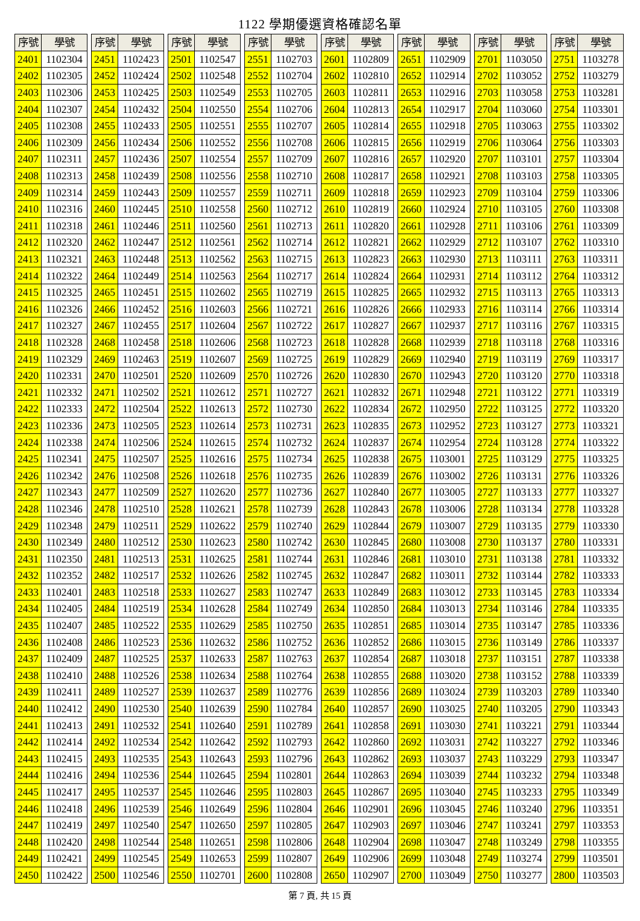1122 學期優選資格確認名單
| 序號 | 學號 |
| --- | --- |
| 2401 | 1102304 |
| 2402 | 1102305 |
| 2403 | 1102306 |
| 2404 | 1102307 |
| 2405 | 1102308 |
| 2406 | 1102309 |
| 2407 | 1102311 |
| 2408 | 1102313 |
| 2409 | 1102314 |
| 2410 | 1102316 |
| 2411 | 1102318 |
| 2412 | 1102320 |
| 2413 | 1102321 |
| 2414 | 1102322 |
| 2415 | 1102325 |
| 2416 | 1102326 |
| 2417 | 1102327 |
| 2418 | 1102328 |
| 2419 | 1102329 |
| 2420 | 1102331 |
| 2421 | 1102332 |
| 2422 | 1102333 |
| 2423 | 1102336 |
| 2424 | 1102338 |
| 2425 | 1102341 |
| 2426 | 1102342 |
| 2427 | 1102343 |
| 2428 | 1102346 |
| 2429 | 1102348 |
| 2430 | 1102349 |
| 2431 | 1102350 |
| 2432 | 1102352 |
| 2433 | 1102401 |
| 2434 | 1102405 |
| 2435 | 1102407 |
| 2436 | 1102408 |
| 2437 | 1102409 |
| 2438 | 1102410 |
| 2439 | 1102411 |
| 2440 | 1102412 |
| 2441 | 1102413 |
| 2442 | 1102414 |
| 2443 | 1102415 |
| 2444 | 1102416 |
| 2445 | 1102417 |
| 2446 | 1102418 |
| 2447 | 1102419 |
| 2448 | 1102420 |
| 2449 | 1102421 |
| 2450 | 1102422 |
| 序號 | 學號 |
| --- | --- |
| 2451 | 1102423 |
| 2452 | 1102424 |
| 2453 | 1102425 |
| 2454 | 1102432 |
| 2455 | 1102433 |
| 2456 | 1102434 |
| 2457 | 1102436 |
| 2458 | 1102439 |
| 2459 | 1102443 |
| 2460 | 1102445 |
| 2461 | 1102446 |
| 2462 | 1102447 |
| 2463 | 1102448 |
| 2464 | 1102449 |
| 2465 | 1102451 |
| 2466 | 1102452 |
| 2467 | 1102455 |
| 2468 | 1102458 |
| 2469 | 1102463 |
| 2470 | 1102501 |
| 2471 | 1102502 |
| 2472 | 1102504 |
| 2473 | 1102505 |
| 2474 | 1102506 |
| 2475 | 1102507 |
| 2476 | 1102508 |
| 2477 | 1102509 |
| 2478 | 1102510 |
| 2479 | 1102511 |
| 2480 | 1102512 |
| 2481 | 1102513 |
| 2482 | 1102517 |
| 2483 | 1102518 |
| 2484 | 1102519 |
| 2485 | 1102522 |
| 2486 | 1102523 |
| 2487 | 1102525 |
| 2488 | 1102526 |
| 2489 | 1102527 |
| 2490 | 1102530 |
| 2491 | 1102532 |
| 2492 | 1102534 |
| 2493 | 1102535 |
| 2494 | 1102536 |
| 2495 | 1102537 |
| 2496 | 1102539 |
| 2497 | 1102540 |
| 2498 | 1102544 |
| 2499 | 1102545 |
| 2500 | 1102546 |
| 序號 | 學號 |
| --- | --- |
| 2501 | 1102547 |
| 2502 | 1102548 |
| 2503 | 1102549 |
| 2504 | 1102550 |
| 2505 | 1102551 |
| 2506 | 1102552 |
| 2507 | 1102554 |
| 2508 | 1102556 |
| 2509 | 1102557 |
| 2510 | 1102558 |
| 2511 | 1102560 |
| 2512 | 1102561 |
| 2513 | 1102562 |
| 2514 | 1102563 |
| 2515 | 1102602 |
| 2516 | 1102603 |
| 2517 | 1102604 |
| 2518 | 1102606 |
| 2519 | 1102607 |
| 2520 | 1102609 |
| 2521 | 1102612 |
| 2522 | 1102613 |
| 2523 | 1102614 |
| 2524 | 1102615 |
| 2525 | 1102616 |
| 2526 | 1102618 |
| 2527 | 1102620 |
| 2528 | 1102621 |
| 2529 | 1102622 |
| 2530 | 1102623 |
| 2531 | 1102625 |
| 2532 | 1102626 |
| 2533 | 1102627 |
| 2534 | 1102628 |
| 2535 | 1102629 |
| 2536 | 1102632 |
| 2537 | 1102633 |
| 2538 | 1102634 |
| 2539 | 1102637 |
| 2540 | 1102639 |
| 2541 | 1102640 |
| 2542 | 1102642 |
| 2543 | 1102643 |
| 2544 | 1102645 |
| 2545 | 1102646 |
| 2546 | 1102649 |
| 2547 | 1102650 |
| 2548 | 1102651 |
| 2549 | 1102653 |
| 2550 | 1102701 |
| 序號 | 學號 |
| --- | --- |
| 2551 | 1102703 |
| 2552 | 1102704 |
| 2553 | 1102705 |
| 2554 | 1102706 |
| 2555 | 1102707 |
| 2556 | 1102708 |
| 2557 | 1102709 |
| 2558 | 1102710 |
| 2559 | 1102711 |
| 2560 | 1102712 |
| 2561 | 1102713 |
| 2562 | 1102714 |
| 2563 | 1102715 |
| 2564 | 1102717 |
| 2565 | 1102719 |
| 2566 | 1102721 |
| 2567 | 1102722 |
| 2568 | 1102723 |
| 2569 | 1102725 |
| 2570 | 1102726 |
| 2571 | 1102727 |
| 2572 | 1102730 |
| 2573 | 1102731 |
| 2574 | 1102732 |
| 2575 | 1102734 |
| 2576 | 1102735 |
| 2577 | 1102736 |
| 2578 | 1102739 |
| 2579 | 1102740 |
| 2580 | 1102742 |
| 2581 | 1102744 |
| 2582 | 1102745 |
| 2583 | 1102747 |
| 2584 | 1102749 |
| 2585 | 1102750 |
| 2586 | 1102752 |
| 2587 | 1102763 |
| 2588 | 1102764 |
| 2589 | 1102776 |
| 2590 | 1102784 |
| 2591 | 1102789 |
| 2592 | 1102793 |
| 2593 | 1102796 |
| 2594 | 1102801 |
| 2595 | 1102803 |
| 2596 | 1102804 |
| 2597 | 1102805 |
| 2598 | 1102806 |
| 2599 | 1102807 |
| 2600 | 1102808 |
| 序號 | 學號 |
| --- | --- |
| 2601 | 1102809 |
| 2602 | 1102810 |
| 2603 | 1102811 |
| 2604 | 1102813 |
| 2605 | 1102814 |
| 2606 | 1102815 |
| 2607 | 1102816 |
| 2608 | 1102817 |
| 2609 | 1102818 |
| 2610 | 1102819 |
| 2611 | 1102820 |
| 2612 | 1102821 |
| 2613 | 1102823 |
| 2614 | 1102824 |
| 2615 | 1102825 |
| 2616 | 1102826 |
| 2617 | 1102827 |
| 2618 | 1102828 |
| 2619 | 1102829 |
| 2620 | 1102830 |
| 2621 | 1102832 |
| 2622 | 1102834 |
| 2623 | 1102835 |
| 2624 | 1102837 |
| 2625 | 1102838 |
| 2626 | 1102839 |
| 2627 | 1102840 |
| 2628 | 1102843 |
| 2629 | 1102844 |
| 2630 | 1102845 |
| 2631 | 1102846 |
| 2632 | 1102847 |
| 2633 | 1102849 |
| 2634 | 1102850 |
| 2635 | 1102851 |
| 2636 | 1102852 |
| 2637 | 1102854 |
| 2638 | 1102855 |
| 2639 | 1102856 |
| 2640 | 1102857 |
| 2641 | 1102858 |
| 2642 | 1102860 |
| 2643 | 1102862 |
| 2644 | 1102863 |
| 2645 | 1102867 |
| 2646 | 1102901 |
| 2647 | 1102903 |
| 2648 | 1102904 |
| 2649 | 1102906 |
| 2650 | 1102907 |
| 序號 | 學號 |
| --- | --- |
| 2651 | 1102909 |
| 2652 | 1102914 |
| 2653 | 1102916 |
| 2654 | 1102917 |
| 2655 | 1102918 |
| 2656 | 1102919 |
| 2657 | 1102920 |
| 2658 | 1102921 |
| 2659 | 1102923 |
| 2660 | 1102924 |
| 2661 | 1102928 |
| 2662 | 1102929 |
| 2663 | 1102930 |
| 2664 | 1102931 |
| 2665 | 1102932 |
| 2666 | 1102933 |
| 2667 | 1102937 |
| 2668 | 1102939 |
| 2669 | 1102940 |
| 2670 | 1102943 |
| 2671 | 1102948 |
| 2672 | 1102950 |
| 2673 | 1102952 |
| 2674 | 1102954 |
| 2675 | 1103001 |
| 2676 | 1103002 |
| 2677 | 1103005 |
| 2678 | 1103006 |
| 2679 | 1103007 |
| 2680 | 1103008 |
| 2681 | 1103010 |
| 2682 | 1103011 |
| 2683 | 1103012 |
| 2684 | 1103013 |
| 2685 | 1103014 |
| 2686 | 1103015 |
| 2687 | 1103018 |
| 2688 | 1103020 |
| 2689 | 1103024 |
| 2690 | 1103025 |
| 2691 | 1103030 |
| 2692 | 1103031 |
| 2693 | 1103037 |
| 2694 | 1103039 |
| 2695 | 1103040 |
| 2696 | 1103045 |
| 2697 | 1103046 |
| 2698 | 1103047 |
| 2699 | 1103048 |
| 2700 | 1103049 |
| 序號 | 學號 |
| --- | --- |
| 2701 | 1103050 |
| 2702 | 1103052 |
| 2703 | 1103058 |
| 2704 | 1103060 |
| 2705 | 1103063 |
| 2706 | 1103064 |
| 2707 | 1103101 |
| 2708 | 1103103 |
| 2709 | 1103104 |
| 2710 | 1103105 |
| 2711 | 1103106 |
| 2712 | 1103107 |
| 2713 | 1103111 |
| 2714 | 1103112 |
| 2715 | 1103113 |
| 2716 | 1103114 |
| 2717 | 1103116 |
| 2718 | 1103118 |
| 2719 | 1103119 |
| 2720 | 1103120 |
| 2721 | 1103122 |
| 2722 | 1103125 |
| 2723 | 1103127 |
| 2724 | 1103128 |
| 2725 | 1103129 |
| 2726 | 1103131 |
| 2727 | 1103133 |
| 2728 | 1103134 |
| 2729 | 1103135 |
| 2730 | 1103137 |
| 2731 | 1103138 |
| 2732 | 1103144 |
| 2733 | 1103145 |
| 2734 | 1103146 |
| 2735 | 1103147 |
| 2736 | 1103149 |
| 2737 | 1103151 |
| 2738 | 1103152 |
| 2739 | 1103203 |
| 2740 | 1103205 |
| 2741 | 1103221 |
| 2742 | 1103227 |
| 2743 | 1103229 |
| 2744 | 1103232 |
| 2745 | 1103233 |
| 2746 | 1103240 |
| 2747 | 1103241 |
| 2748 | 1103249 |
| 2749 | 1103274 |
| 2750 | 1103277 |
| 序號 | 學號 |
| --- | --- |
| 2751 | 1103278 |
| 2752 | 1103279 |
| 2753 | 1103281 |
| 2754 | 1103301 |
| 2755 | 1103302 |
| 2756 | 1103303 |
| 2757 | 1103304 |
| 2758 | 1103305 |
| 2759 | 1103306 |
| 2760 | 1103308 |
| 2761 | 1103309 |
| 2762 | 1103310 |
| 2763 | 1103311 |
| 2764 | 1103312 |
| 2765 | 1103313 |
| 2766 | 1103314 |
| 2767 | 1103315 |
| 2768 | 1103316 |
| 2769 | 1103317 |
| 2770 | 1103318 |
| 2771 | 1103319 |
| 2772 | 1103320 |
| 2773 | 1103321 |
| 2774 | 1103322 |
| 2775 | 1103325 |
| 2776 | 1103326 |
| 2777 | 1103327 |
| 2778 | 1103328 |
| 2779 | 1103330 |
| 2780 | 1103331 |
| 2781 | 1103332 |
| 2782 | 1103333 |
| 2783 | 1103334 |
| 2784 | 1103335 |
| 2785 | 1103336 |
| 2786 | 1103337 |
| 2787 | 1103338 |
| 2788 | 1103339 |
| 2789 | 1103340 |
| 2790 | 1103343 |
| 2791 | 1103344 |
| 2792 | 1103346 |
| 2793 | 1103347 |
| 2794 | 1103348 |
| 2795 | 1103349 |
| 2796 | 1103351 |
| 2797 | 1103353 |
| 2798 | 1103355 |
| 2799 | 1103501 |
| 2800 | 1103503 |
第 7 頁, 共 15 頁